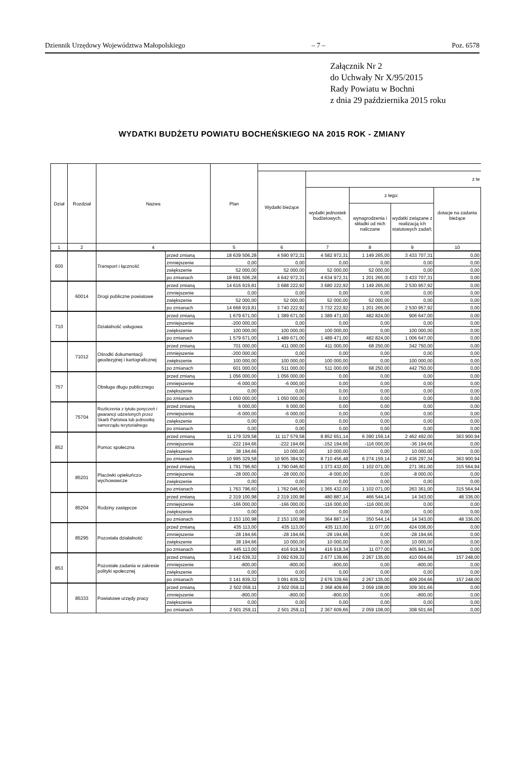Dziennik Urzędowy Województwa Małopolskiego – 7 – Poz. 6578
Załącznik Nr 2
do Uchwały Nr X/95/2015
Rady Powiatu w Bochni
z dnia 29 października 2015 roku
WYDATKI BUDŻETU POWIATU BOCHEŃSKIEGO NA 2015 ROK - ZMIANY
| Dział | Rozdział | Nazwa | | Plan | | | | | |
| --- | --- | --- | --- | --- | --- | --- | --- | --- | --- |
| | | | | | Wydatki bieżące | z te | | | |
| | | | | | | wydatki jednostek budżetowych, | z tego: | | dotacje na zadania bieżące |
| | | | | | | | wynagrodzenia i składki od nich naliczane | wydatki związane z realizacją ich statutowych zadań; | |
| 1 | 2 | 4 | | 5 | 6 | 7 | 8 | 9 | 10 |
| 600 | | Transport i łączność | przed zmianą | 18 639 506,28 | 4 590 972,31 | 4 582 972,31 | 1 149 265,00 | 3 433 707,31 | 0,00 |
| | | | zmniejszenie | 0,00 | 0,00 | 0,00 | 0,00 | 0,00 | 0,00 |
| | | | zwiększenie | 52 000,00 | 52 000,00 | 52 000,00 | 52 000,00 | 0,00 | 0,00 |
| | | | po zmianach | 18 691 506,28 | 4 642 972,31 | 4 634 972,31 | 1 201 265,00 | 3 433 707,31 | 0,00 |
| | 60014 | Drogi publiczne powiatowe | przed zmianą | 14 616 919,81 | 3 688 222,92 | 3 680 222,92 | 1 149 265,00 | 2 530 957,92 | 0,00 |
| | | | zmniejszenie | 0,00 | 0,00 | 0,00 | 0,00 | 0,00 | 0,00 |
| | | | zwiększenie | 52 000,00 | 52 000,00 | 52 000,00 | 52 000,00 | 0,00 | 0,00 |
| | | | po zmianach | 14 668 919,81 | 3 740 222,92 | 3 732 222,92 | 1 201 265,00 | 2 530 957,92 | 0,00 |
| 710 | | Działalność usługowa | przed zmianą | 1 679 671,00 | 1 389 671,00 | 1 389 471,00 | 482 824,00 | 906 647,00 | 0,00 |
| | | | zmniejszenie | -200 000,00 | 0,00 | 0,00 | 0,00 | 0,00 | 0,00 |
| | | | zwiększenie | 100 000,00 | 100 000,00 | 100 000,00 | 0,00 | 100 000,00 | 0,00 |
| | | | po zmianach | 1 579 671,00 | 1 489 671,00 | 1 489 471,00 | 482 824,00 | 1 006 647,00 | 0,00 |
| | 71012 | Ośrodki dokumentacji geodezyjnej i kartograficznej | przed zmianą | 701 000,00 | 411 000,00 | 411 000,00 | 68 250,00 | 342 750,00 | 0,00 |
| | | | zmniejszenie | -200 000,00 | 0,00 | 0,00 | 0,00 | 0,00 | 0,00 |
| | | | zwiększenie | 100 000,00 | 100 000,00 | 100 000,00 | 0,00 | 100 000,00 | 0,00 |
| | | | po zmianach | 601 000,00 | 511 000,00 | 511 000,00 | 68 250,00 | 442 750,00 | 0,00 |
| 757 | | Obsługa długu publicznego | przed zmianą | 1 056 000,00 | 1 056 000,00 | 0,00 | 0,00 | 0,00 | 0,00 |
| | | | zmniejszenie | -6 000,00 | -6 000,00 | 0,00 | 0,00 | 0,00 | 0,00 |
| | | | zwiększenie | 0,00 | 0,00 | 0,00 | 0,00 | 0,00 | 0,00 |
| | | | po zmianach | 1 050 000,00 | 1 050 000,00 | 0,00 | 0,00 | 0,00 | 0,00 |
| | 75704 | Rozliczenia z tytułu poręczeń i gwarancji udzielonych przez Skarb Państwa lub jednostkę samorządu terytorialnego | przed zmianą | 6 000,00 | 6 000,00 | 0,00 | 0,00 | 0,00 | 0,00 |
| | | | zmniejszenie | -6 000,00 | -6 000,00 | 0,00 | 0,00 | 0,00 | 0,00 |
| | | | zwiększenie | 0,00 | 0,00 | 0,00 | 0,00 | 0,00 | 0,00 |
| | | | po zmianach | 0,00 | 0,00 | 0,00 | 0,00 | 0,00 | 0,00 |
| 852 | | Pomoc społeczna | przed zmianą | 11 179 329,58 | 11 117 579,58 | 8 852 651,14 | 6 390 159,14 | 2 462 492,00 | 363 900,94 |
| | | | zmniejszenie | -222 194,66 | -222 194,66 | -152 194,66 | -116 000,00 | -36 194,66 | 0,00 |
| | | | zwiększenie | 38 194,66 | 10 000,00 | 10 000,00 | 0,00 | 10 000,00 | 0,00 |
| | | | po zmianach | 10 995 329,58 | 10 905 384,92 | 8 710 456,48 | 6 274 159,14 | 2 436 297,34 | 363 900,94 |
| | 85201 | Placówki opiekuńczo-wychowawcze | przed zmianą | 1 791 796,60 | 1 790 046,60 | 1 373 432,00 | 1 102 071,00 | 271 361,00 | 315 564,94 |
| | | | zmniejszenie | -28 000,00 | -28 000,00 | -8 000,00 | 0,00 | -8 000,00 | 0,00 |
| | | | zwiększenie | 0,00 | 0,00 | 0,00 | 0,00 | 0,00 | 0,00 |
| | | | po zmianach | 1 763 796,60 | 1 762 046,60 | 1 365 432,00 | 1 102 071,00 | 263 361,00 | 315 564,94 |
| | 85204 | Rodziny zastępcze | przed zmianą | 2 319 100,98 | 2 319 100,98 | 480 887,14 | 466 544,14 | 14 343,00 | 48 336,00 |
| | | | zmniejszenie | -166 000,00 | -166 000,00 | -116 000,00 | -116 000,00 | 0,00 | 0,00 |
| | | | zwiększenie | 0,00 | 0,00 | 0,00 | 0,00 | 0,00 | 0,00 |
| | | | po zmianach | 2 153 100,98 | 2 153 100,98 | 364 887,14 | 350 544,14 | 14 343,00 | 48 336,00 |
| | 85295 | Pozostała działalność | przed zmianą | 435 113,00 | 435 113,00 | 435 113,00 | 11 077,00 | 424 036,00 | 0,00 |
| | | | zmniejszenie | -28 194,66 | -28 194,66 | -28 194,66 | 0,00 | -28 194,66 | 0,00 |
| | | | zwiększenie | 38 194,66 | 10 000,00 | 10 000,00 | 0,00 | 10 000,00 | 0,00 |
| | | | po zmianach | 445 113,00 | 416 918,34 | 416 918,34 | 11 077,00 | 405 841,34 | 0,00 |
| 853 | | Pozostałe zadania w zakresie polityki społecznej | przed zmianą | 3 142 639,32 | 3 092 639,32 | 2 677 139,66 | 2 267 135,00 | 410 004,66 | 157 248,00 |
| | | | zmniejszenie | -800,00 | -800,00 | -800,00 | 0,00 | -800,00 | 0,00 |
| | | | zwiększenie | 0,00 | 0,00 | 0,00 | 0,00 | 0,00 | 0,00 |
| | | | po zmianach | 3 141 839,32 | 3 091 839,32 | 2 676 339,66 | 2 267 135,00 | 409 204,66 | 157 248,00 |
| | 85333 | Powiatowe urzędy pracy | przed zmianą | 2 502 059,11 | 2 502 059,11 | 2 368 409,66 | 2 059 108,00 | 309 301,66 | 0,00 |
| | | | zmniejszenie | -800,00 | -800,00 | -800,00 | 0,00 | -800,00 | 0,00 |
| | | | zwiększenie | 0,00 | 0,00 | 0,00 | 0,00 | 0,00 | 0,00 |
| | | | po zmianach | 2 501 259,11 | 2 501 259,11 | 2 367 609,66 | 2 059 108,00 | 308 501,66 | 0,00 |